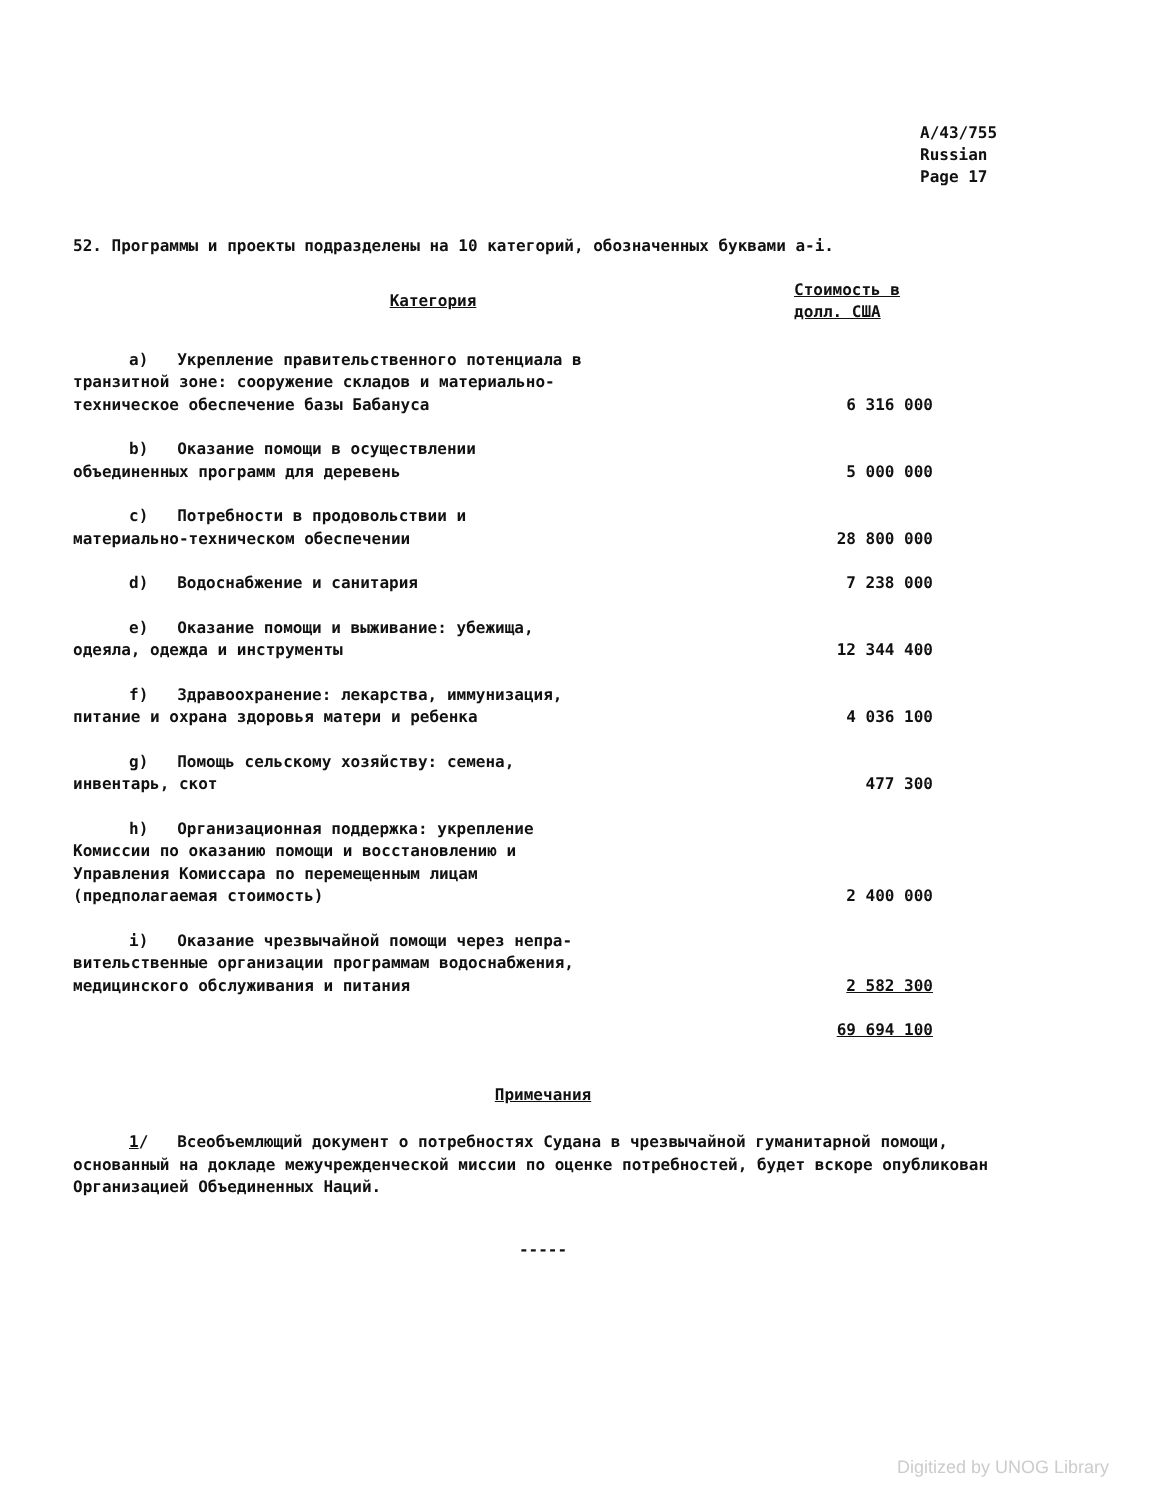A/43/755
Russian
Page 17
52. Программы и проекты подразделены на 10 категорий, обозначенных буквами a-i.
| Категория | Стоимость в долл. США |
| --- | --- |
| a) Укрепление правительственного потенциала в транзитной зоне: сооружение складов и материально- техническое обеспечение базы Бабануса | 6 316 000 |
| b) Оказание помощи в осуществлении объединенных программ для деревень | 5 000 000 |
| c) Потребности в продовольствии и материально-техническом обеспечении | 28 800 000 |
| d) Водоснабжение и санитария | 7 238 000 |
| e) Оказание помощи и выживание: убежища, одеяла, одежда и инструменты | 12 344 400 |
| f) Здравоохранение: лекарства, иммунизация, питание и охрана здоровья матери и ребенка | 4 036 100 |
| g) Помощь сельскому хозяйству: семена, инвентарь, скот | 477 300 |
| h) Организационная поддержка: укрепление Комиссии по оказанию помощи и восстановлению и Управления Комиссара по перемещенным лицам (предполагаемая стоимость) | 2 400 000 |
| i) Оказание чрезвычайной помощи через непра- вительственные организации программам водоснабжения, медицинского обслуживания и питания | 2 582 300 |
| | 69 694 100 |
Примечания
1/ Всеобъемлющий документ о потребностях Судана в чрезвычайной гуманитарной помощи, основанный на докладе межучрежденческой миссии по оценке потребностей, будет вскоре опубликован Организацией Объединенных Наций.
-----
Digitized by UNOG Library